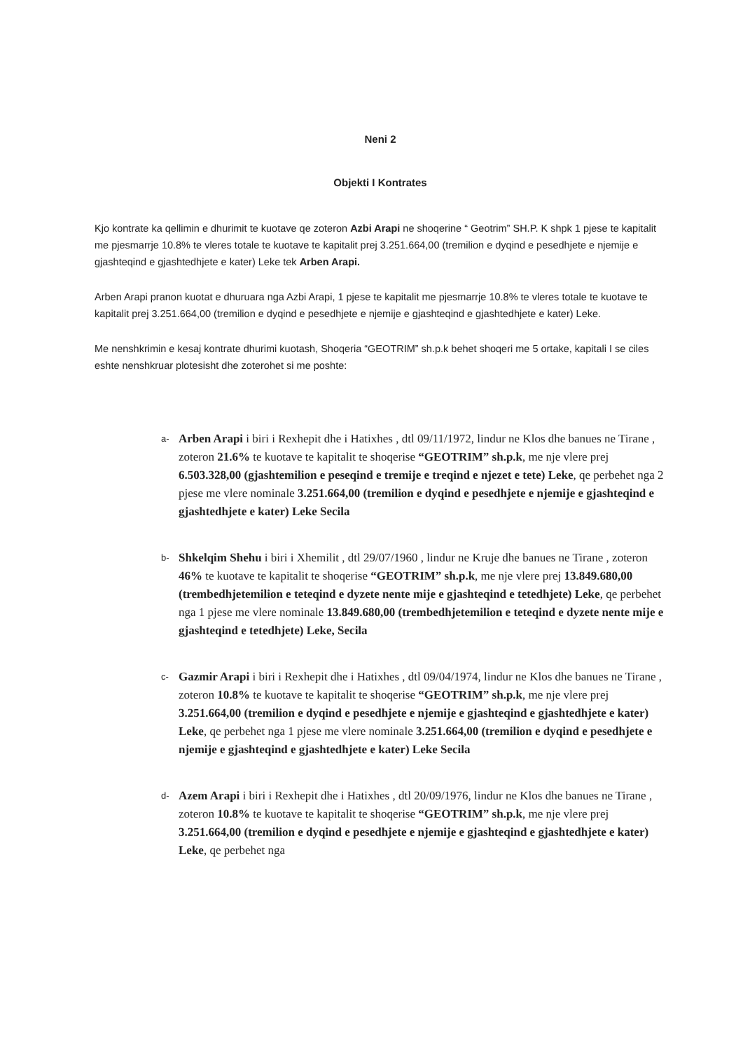Neni 2
Objekti I Kontrates
Kjo kontrate ka qellimin e dhurimit te kuotave qe zoteron Azbi Arapi ne shoqerine “ Geotrim” SH.P. K shpk 1 pjese te kapitalit me pjesmarrje 10.8% te vleres totale te kuotave te kapitalit prej 3.251.664,00 (tremilion e dyqind e pesedhjete e njemije e gjashteqind e gjashtedhjete e kater) Leke tek Arben Arapi.
Arben Arapi pranon kuotat e dhuruara nga Azbi Arapi, 1 pjese te kapitalit me pjesmarrje 10.8% te vleres totale te kuotave te kapitalit prej 3.251.664,00 (tremilion e dyqind e pesedhjete e njemije e gjashteqind e gjashtedhjete e kater) Leke.
Me nenshkrimin e kesaj kontrate dhurimi kuotash, Shoqeria “GEOTRIM” sh.p.k behet shoqeri me 5 ortake, kapitali I se ciles eshte nenshkruar plotesisht dhe zoterohet si me poshte:
a- Arben Arapi i biri i Rexhepit dhe i Hatixhes , dtl 09/11/1972, lindur ne Klos dhe banues ne Tirane , zoteron 21.6% te kuotave te kapitalit te shoqerise “GEOTRIM” sh.p.k, me nje vlere prej 6.503.328,00 (gjashtemilion e peseqind e tremije e treqind e njezet e tete) Leke, qe perbehet nga 2 pjese me vlere nominale 3.251.664,00 (tremilion e dyqind e pesedhjete e njemije e gjashteqind e gjashtedhjete e kater) Leke Secila
b- Shkelqim Shehu i biri i Xhemilit , dtl 29/07/1960 , lindur ne Kruje dhe banues ne Tirane , zoteron 46% te kuotave te kapitalit te shoqerise “GEOTRIM” sh.p.k, me nje vlere prej 13.849.680,00 (trembedhjetemilion e teteqind e dyzete nente mije e gjashteqind e tetedhjete) Leke, qe perbehet nga 1 pjese me vlere nominale 13.849.680,00 (trembedhjetemilion e teteqind e dyzete nente mije e gjashteqind e tetedhjete) Leke, Secila
c- Gazmir Arapi i biri i Rexhepit dhe i Hatixhes , dtl 09/04/1974, lindur ne Klos dhe banues ne Tirane , zoteron 10.8% te kuotave te kapitalit te shoqerise “GEOTRIM” sh.p.k, me nje vlere prej 3.251.664,00 (tremilion e dyqind e pesedhjete e njemije e gjashteqind e gjashtedhjete e kater) Leke, qe perbehet nga 1 pjese me vlere nominale 3.251.664,00 (tremilion e dyqind e pesedhjete e njemije e gjashteqind e gjashtedhjete e kater) Leke Secila
d- Azem Arapi i biri i Rexhepit dhe i Hatixhes , dtl 20/09/1976, lindur ne Klos dhe banues ne Tirane , zoteron 10.8% te kuotave te kapitalit te shoqerise “GEOTRIM” sh.p.k, me nje vlere prej 3.251.664,00 (tremilion e dyqind e pesedhjete e njemije e gjashteqind e gjashtedhjete e kater) Leke, qe perbehet nga